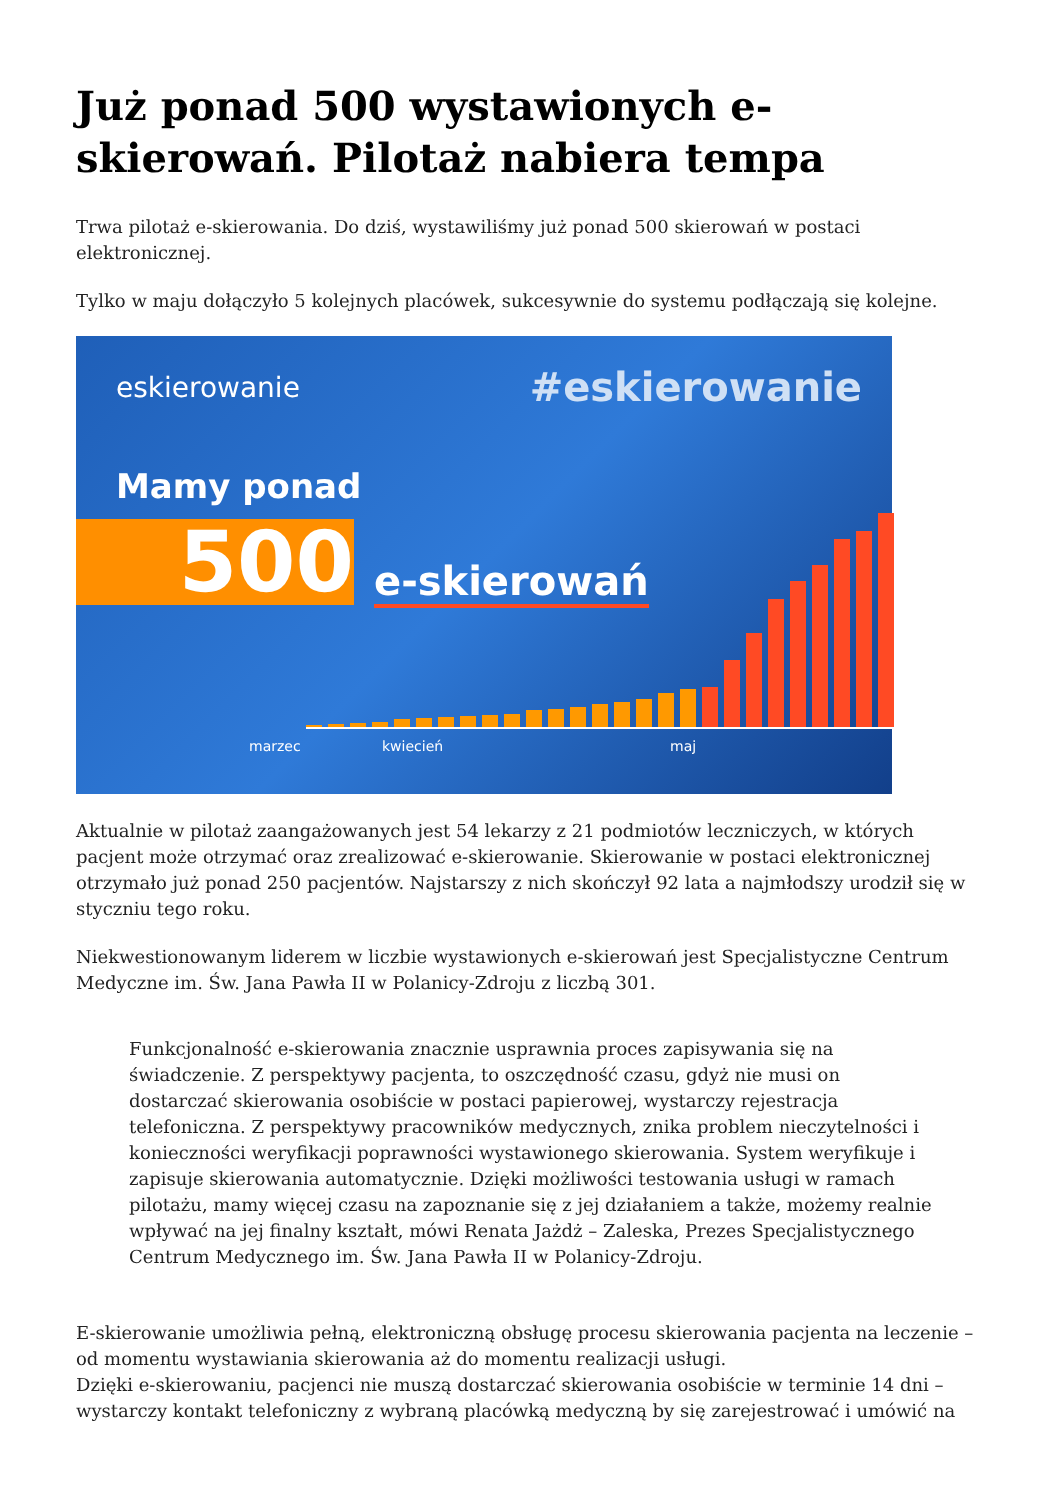Już ponad 500 wystawionych e-skierowań. Pilotaż nabiera tempa
Trwa pilotaż e-skierowania. Do dziś, wystawiliśmy już ponad 500 skierowań w postaci elektronicznej.
Tylko w maju dołączyło 5 kolejnych placówek, sukcesywnie do systemu podłączają się kolejne.
eskierowanie #eskierowanie
Mamy ponad
500 e-skierowań
marzec kwiecień maj
Aktualnie w pilotaż zaangażowanych jest 54 lekarzy z 21 podmiotów leczniczych, w których pacjent może otrzymać oraz zrealizować e-skierowanie. Skierowanie w postaci elektronicznej otrzymało już ponad 250 pacjentów. Najstarszy z nich skończył 92 lata a najmłodszy urodził się w styczniu tego roku.
Niekwestionowanym liderem w liczbie wystawionych e-skierowań jest Specjalistyczne Centrum Medyczne im. Św. Jana Pawła II w Polanicy-Zdroju z liczbą 301.
Funkcjonalność e-skierowania znacznie usprawnia proces zapisywania się na świadczenie. Z perspektywy pacjenta, to oszczędność czasu, gdyż nie musi on dostarczać skierowania osobiście w postaci papierowej, wystarczy rejestracja telefoniczna. Z perspektywy pracowników medycznych, znika problem nieczytelności i konieczności weryfikacji poprawności wystawionego skierowania. System weryfikuje i zapisuje skierowania automatycznie. Dzięki możliwości testowania usługi w ramach pilotażu, mamy więcej czasu na zapoznanie się z jej działaniem a także, możemy realnie wpływać na jej finalny kształt, mówi Renata Jażdż – Zaleska, Prezes Specjalistycznego Centrum Medycznego im. Św. Jana Pawła II w Polanicy-Zdroju.
E-skierowanie umożliwia pełną, elektroniczną obsługę procesu skierowania pacjenta na leczenie – od momentu wystawiania skierowania aż do momentu realizacji usługi.
Dzięki e-skierowaniu, pacjenci nie muszą dostarczać skierowania osobiście w terminie 14 dni – wystarczy kontakt telefoniczny z wybraną placówką medyczną by się zarejestrować i umówić na